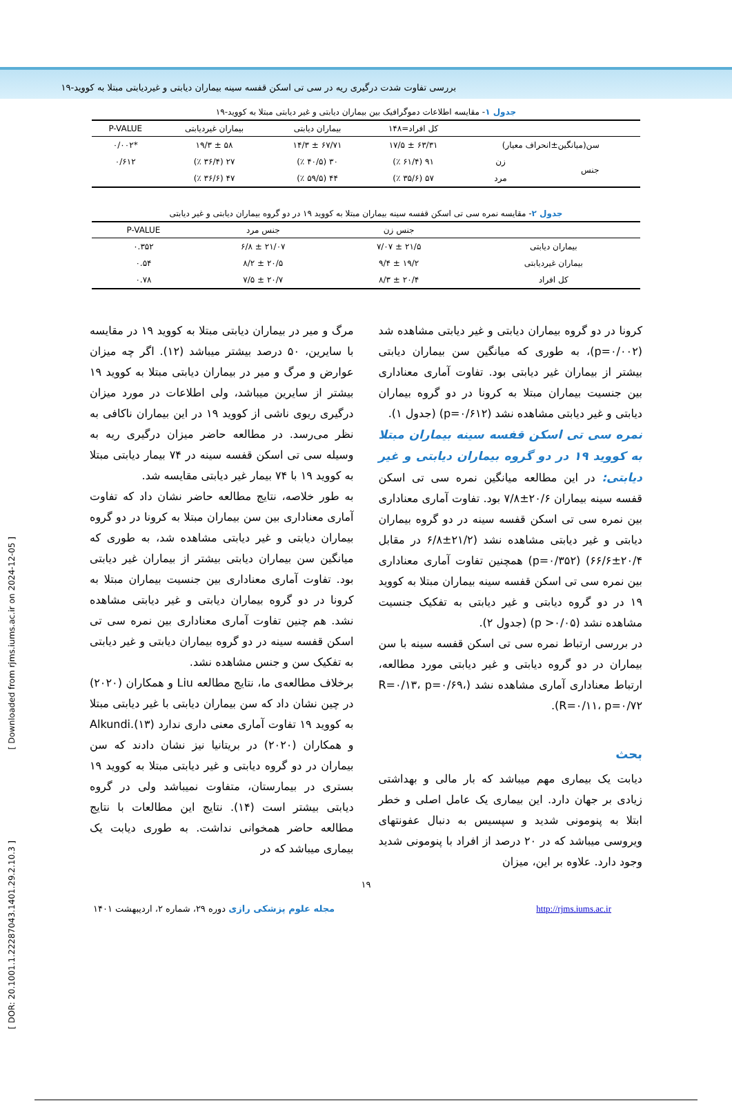بررسی تفاوت شدت درگیری ریه در سی تی اسکن قفسه سینه بیماران دیابتی و غیردیابتی مبتلا به کووید-۱۹
[ Downloaded from rjms.iums.ac.ir on 2024-12-05 ]
[ DOR: 20.1001.1.22287043.1401.29.2.10.3 ]
جدول ۱- مقایسه اطلاعات دموگرافیک بین بیماران دیابتی و غیر دیابتی مبتلا به کووید-۱۹
| | | کل افراد=۱۴۸ | بیماران دیابتی | بیماران غیردیابتی | P-VALUE |
| --- | --- | --- | --- | --- | --- |
| سن(میانگین±انحراف معیار) | | ۶۳/۳۱ ± ۱۷/۵ | ۶۷/۷۱ ± ۱۴/۳ | ۵۸ ± ۱۹/۳ | *۰/۰۰۲ |
| جنس | زن | ۹۱ (۶۱/۴ ٪) | ۳۰ (۴۰/۵ ٪) | ۲۷ (۳۶/۴ ٪) | ۰/۶۱۲ |
| | مرد | ۵۷ (۳۵/۶ ٪) | ۴۴ (۵۹/۵ ٪) | ۴۷ (۳۶/۶ ٪) | |
جدول ۲- مقایسه نمره سی تی اسکن قفسه سینه بیماران مبتلا به کووید ۱۹ در دو گروه بیماران دیابتی و غیر دیابتی
| | جنس زن | جنس مرد | P-VALUE |
| --- | --- | --- | --- |
| بیماران دیابتی | ۲۱/۵ ± ۷/۰۷ | ۲۱/۰۷ ± ۶/۸ | ۰.۳۵۲ |
| بیماران غیردیابتی | ۱۹/۲ ± ۹/۴ | ۲۰/۵ ± ۸/۲ | ۰.۵۴ |
| کل افراد | ۲۰/۴ ± ۸/۳ | ۲۰/۷ ± ۷/۵ | ۰.۷۸ |
کرونا در دو گروه بیماران دیابتی و غیر دیابتی مشاهده شد (p=۰/۰۰۲)، به طوری که میانگین سن بیماران دیابتی بیشتر از بیماران غیر دیابتی بود. تفاوت آماری معناداری بین جنسیت بیماران مبتلا به کرونا در دو گروه بیماران دیابتی و غیر دیابتی مشاهده نشد (p=۰/۶۱۲) (جدول ۱).
نمره سی تی اسکن قفسه سینه بیماران مبتلا به کووید ۱۹ در دو گروه بیماران دیابتی و غیر دیابتی:
در این مطالعه میانگین نمره سی تی اسکن قفسه سینه بیماران ۲۰/۶±۷/۸ بود. تفاوت آماری معناداری بین نمره سی تی اسکن قفسه سینه در دو گروه بیماران دیابتی و غیر دیابتی مشاهده نشد (۲۱/۲±۶/۸ در مقابل ۲۰/۴±۶۶/۶) (p=۰/۳۵۲) همچنین تفاوت آماری معناداری بین نمره سی تی اسکن قفسه سینه بیماران مبتلا به کووید ۱۹ در دو گروه دیابتی و غیر دیابتی به تفکیک جنسیت مشاهده نشد (p >۰/۰۵) (جدول ۲).
در بررسی ارتباط نمره سی تی اسکن قفسه سینه با سن بیماران در دو گروه دیابتی و غیر دیابتی مورد مطالعه، ارتباط معناداری آماری مشاهده نشد (R=۰/۱۳، p=۰/۶۹، R=۰/۱۱، p=۰/۷۲).
بحث
دیابت یک بیماری مهم میباشد که بار مالی و بهداشتی زیادی بر جهان دارد. این بیماری یک عامل اصلی و خطر ابتلا به پنومونی شدید و سپسیس به دنبال عفونتهای ویروسی میباشد که در ۲۰ درصد از افراد با پنومونی شدید وجود دارد. علاوه بر این، میزان
مرگ و میر در بیماران دیابتی مبتلا به کووید ۱۹ در مقایسه با سایرین، ۵۰ درصد بیشتر میباشد (۱۲). اگر چه میزان عوارض و مرگ و میر در بیماران دیابتی مبتلا به کووید ۱۹ بیشتر از سایرین میباشد، ولی اطلاعات در مورد میزان درگیری ریوی ناشی از کووید ۱۹ در این بیماران ناکافی به نظر می‌رسد. در مطالعه حاضر میزان درگیری ریه به وسیله سی تی اسکن قفسه سینه در ۷۴ بیمار دیابتی مبتلا به کووید ۱۹ با ۷۴ بیمار غیر دیابتی مقایسه شد.
به طور خلاصه، نتایج مطالعه حاضر نشان داد که تفاوت آماری معناداری بین سن بیماران مبتلا به کرونا در دو گروه بیماران دیابتی و غیر دیابتی مشاهده شد، به طوری که میانگین سن بیماران دیابتی بیشتر از بیماران غیر دیابتی بود. تفاوت آماری معناداری بین جنسیت بیماران مبتلا به کرونا در دو گروه بیماران دیابتی و غیر دیابتی مشاهده نشد. هم چنین تفاوت آماری معناداری بین نمره سی تی اسکن قفسه سینه در دو گروه بیماران دیابتی و غیر دیابتی به تفکیک سن و جنس مشاهده نشد.
برخلاف مطالعه‌ی ما، نتایج مطالعه Liu و همکاران (۲۰۲۰) در چین نشان داد که سن بیماران دیابتی با غیر دیابتی مبتلا به کووید ۱۹ تفاوت آماری معنی داری ندارد (۱۳).Alkundi و همکاران (۲۰۲۰) در بریتانیا نیز نشان دادند که سن بیماران در دو گروه دیابتی و غیر دیابتی مبتلا به کووید ۱۹ بستری در بیمارستان، متفاوت نمیباشد ولی در گروه دیابتی بیشتر است (۱۴). نتایج این مطالعات با نتایج مطالعه حاضر همخوانی نداشت. به طوری دیابت یک بیماری میباشد که در
۱۹
مجله علوم پزشکی رازی دوره ۲۹، شماره ۲، اردیبهشت ۱۴۰۱ http://rjms.iums.ac.ir